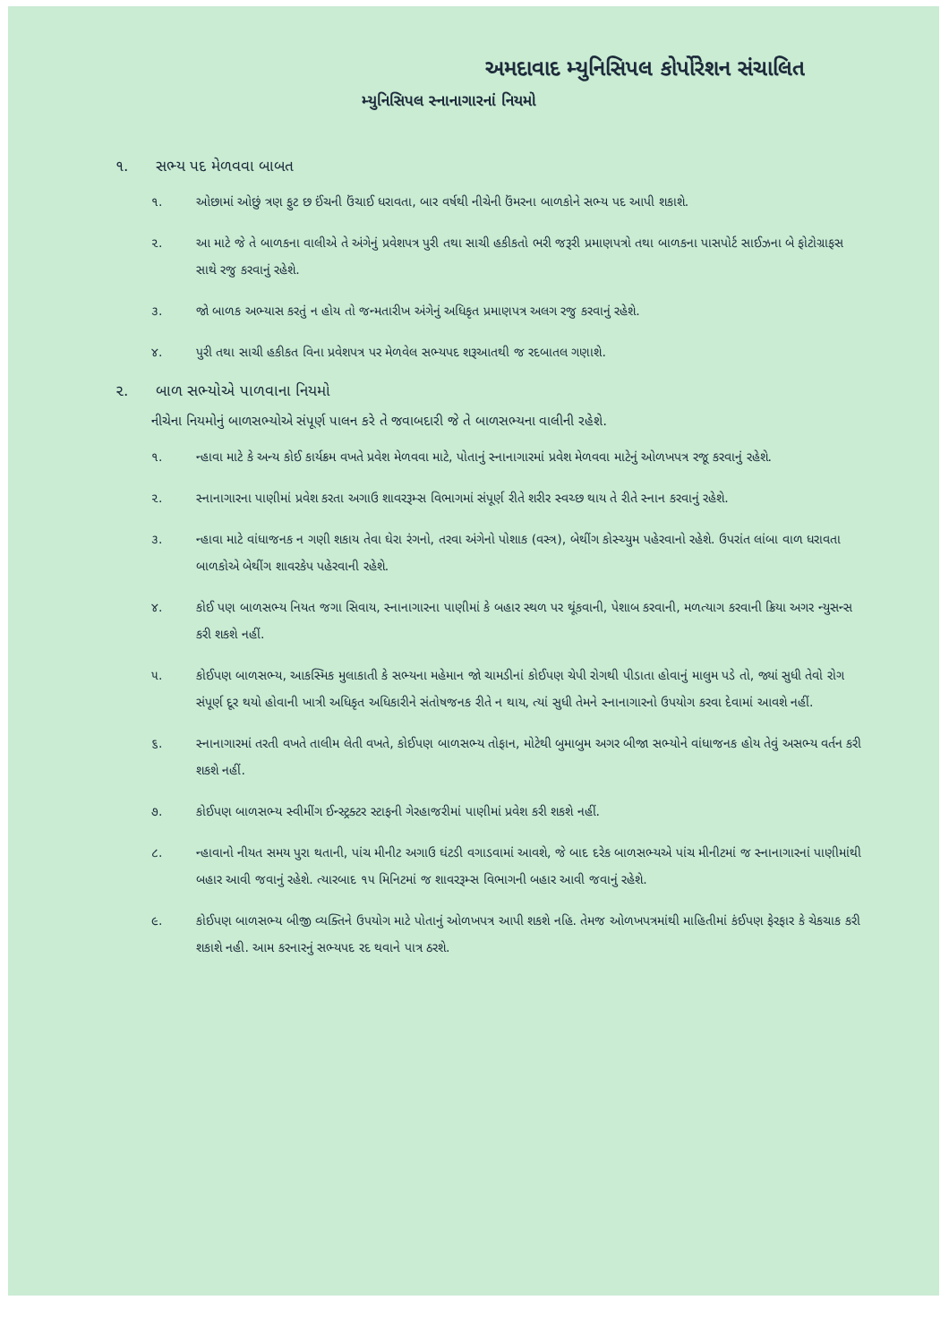અમદાવાદ મ્યુનિસિપલ કોર્પોરેશન સંચાલિત
મ્યુનિસિપલ સ્નાનાગારનાં નિયમો
૧. સભ્ય પદ મેળવવા બાબત
૧. ઓછામાં ઓછું ત્રણ ફુટ છ ઈંચની ઉંચાઈ ધરાવતા, બાર વર્ષથી નીચેની ઉંમરના બાળકોને સભ્ય પદ આપી શકાશે.
૨. આ માટે જે તે બાળકના વાલીએ તે અંગેનું પ્રવેશપત્ર પુરી તથા સાચી હકીકતો ભરી જરૂરી પ્રમાણપત્રો તથા બાળકના પાસપોર્ટ સાઈઝના બે ફોટોગ્રાફસ સાથે રજુ કરવાનું રહેશે.
૩. જો બાળક અભ્યાસ કરતું ન હોય તો જન્મતારીખ અંગેનું અધિકૃત પ્રમાણપત્ર અલગ રજુ કરવાનું રહેશે.
૪. પુરી તથા સાચી હકીકત વિના પ્રવેશપત્ર પર મેળવેલ સભ્યપદ શરૂઆતથી જ રદબાતલ ગણાશે.
૨. બાળ સભ્યોએ પાળવાના નિયમો
નીચેના નિયમોનું બાળસભ્યોએ સંપૂર્ણ પાલન કરે તે જવાબદારી જે તે બાળસભ્યના વાલીની રહેશે.
૧. ન્હાવા માટે કે અન્ય કોઈ કાર્યક્રમ વખતે પ્રવેશ મેળવવા માટે, પોતાનું સ્નાનાગારમાં પ્રવેશ મેળવવા માટેનું ઓળખપત્ર રજૂ કરવાનું રહેશે.
૨. સ્નાનાગારના પાણીમાં પ્રવેશ કરતા અગાઉ શાવરરૂમ્સ વિભાગમાં સંપૂર્ણ રીતે શરીર સ્વચ્છ થાય તે રીતે સ્નાન કરવાનું રહેશે.
૩. ન્હાવા માટે વાંધાજનક ન ગણી શકાય તેવા ઘેરા રંગનો, તરવા અંગેનો પોશાક (વસ્ત્ર), બેથીંગ કોસ્ચ્યુમ પહેરવાનો રહેશે. ઉપરાંત લાંબા વાળ ધરાવતા બાળકોએ બેથીંગ શાવરકેપ પહેરવાની રહેશે.
૪. કોઈ પણ બાળસભ્ય નિયત જગા સિવાય, સ્નાનાગારના પાણીમાં કે બહાર સ્થળ પર થૂંકવાની, પેશાબ કરવાની, મળત્યાગ કરવાની ક્રિયા અગર ન્યુસન્સ કરી શકશે નહીં.
૫. કોઈપણ બાળસભ્ય, આકસ્મિક મુલાકાતી કે સભ્યના મહેમાન જો ચામડીનાં કોઈપણ ચેપી રોગથી પીડાતા હોવાનું માલુમ પડે તો, જ્યાં સુધી તેવો રોગ સંપૂર્ણ દૂર થયો હોવાની ખાત્રી અધિકૃત અધિકારીને સંતોષજનક રીતે ન થાય, ત્યાં સુધી તેમને સ્નાનાગારનો ઉપયોગ કરવા દેવામાં આવશે નહીં.
૬. સ્નાનાગારમાં તરતી વખતે તાલીમ લેતી વખતે, કોઈપણ બાળસભ્ય તોફાન, મોટેથી બુમાબુમ અગર બીજા સભ્યોને વાંધાજનક હોય તેવું અસભ્ય વર્તન કરી શકશે નહીં.
૭. કોઈપણ બાળસભ્ય સ્વીમીંગ ઈન્સ્ટ્રક્ટર સ્ટાફની ગેરહાજરીમાં પાણીમાં પ્રવેશ કરી શકશે નહીં.
૮. ન્હાવાનો નીયત સમય પુરા થતાની, પાંચ મીનીટ અગાઉ ઘંટડી વગાડવામાં આવશે, જે બાદ દરેક બાળસભ્યએ પાંચ મીનીટમાં જ સ્નાનાગારનાં પાણીમાંથી બહાર આવી જવાનું રહેશે. ત્યારબાદ ૧૫ મિનિટમાં જ શાવરરૂમ્સ વિભાગની બહાર આવી જવાનું રહેશે.
૯. કોઈપણ બાળસભ્ય બીજી વ્યક્તિને ઉપયોગ માટે પોતાનું ઓળખપત્ર આપી શકશે નહિ. તેમજ ઓળખપત્રમાંથી માહિતીમાં કંઈપણ ફેરફાર કે ચેકચાક કરી શકાશે નહી. આમ કરનારનું સભ્યપદ રદ થવાને પાત્ર ઠરશે.